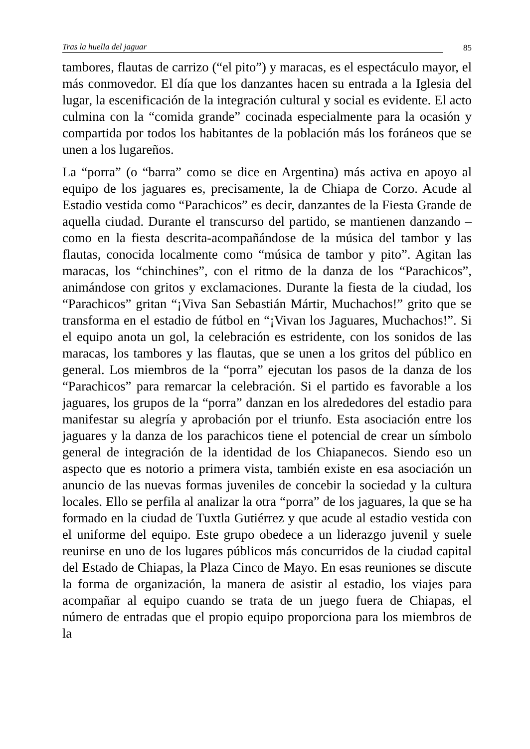Tras la huella del jaguar 85
tambores, flautas de carrizo (“el pito”) y maracas, es el espectáculo mayor, el más conmovedor. El día que los danzantes hacen su entrada a la Iglesia del lugar, la escenificación de la integración cultural y social es evidente. El acto culmina con la “comida grande” cocinada especialmente para la ocasión y compartida por todos los habitantes de la población más los foráneos que se unen a los lugareños.
La “porra” (o “barra” como se dice en Argentina) más activa en apoyo al equipo de los jaguares es, precisamente, la de Chiapa de Corzo. Acude al Estadio vestida como “Parachicos” es decir, danzantes de la Fiesta Grande de aquella ciudad. Durante el transcurso del partido, se mantienen danzando –como en la fiesta descrita-acompañándose de la música del tambor y las flautas, conocida localmente como “música de tambor y pito”. Agitan las maracas, los “chinchines”, con el ritmo de la danza de los “Parachicos”, animándose con gritos y exclamaciones. Durante la fiesta de la ciudad, los “Parachicos” gritan “¡Viva San Sebastián Mártir, Muchachos!” grito que se transforma en el estadio de fútbol en “¡Vivan los Jaguares, Muchachos!”. Si el equipo anota un gol, la celebración es estridente, con los sonidos de las maracas, los tambores y las flautas, que se unen a los gritos del público en general. Los miembros de la “porra” ejecutan los pasos de la danza de los “Parachicos” para remarcar la celebración. Si el partido es favorable a los jaguares, los grupos de la “porra” danzan en los alrededores del estadio para manifestar su alegría y aprobación por el triunfo. Esta asociación entre los jaguares y la danza de los parachicos tiene el potencial de crear un símbolo general de integración de la identidad de los Chiapanecos. Siendo eso un aspecto que es notorio a primera vista, también existe en esa asociación un anuncio de las nuevas formas juveniles de concebir la sociedad y la cultura locales. Ello se perfila al analizar la otra “porra” de los jaguares, la que se ha formado en la ciudad de Tuxtla Gutiérrez y que acude al estadio vestida con el uniforme del equipo. Este grupo obedece a un liderazgo juvenil y suele reunirse en uno de los lugares públicos más concurridos de la ciudad capital del Estado de Chiapas, la Plaza Cinco de Mayo. En esas reuniones se discute la forma de organización, la manera de asistir al estadio, los viajes para acompañar al equipo cuando se trata de un juego fuera de Chiapas, el número de entradas que el propio equipo proporciona para los miembros de la